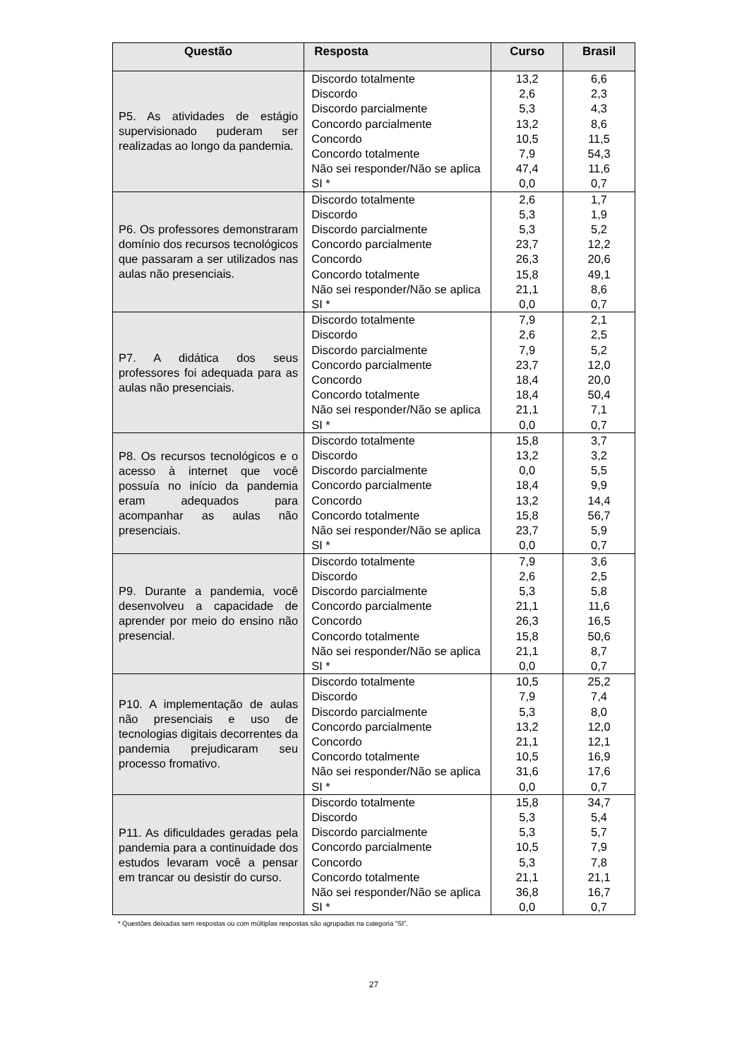| Questão | Resposta | Curso | Brasil |
| --- | --- | --- | --- |
| P5. As atividades de estágio supervisionado puderam ser realizadas ao longo da pandemia. | Discordo totalmente | 13,2 | 6,6 |
| | Discordo | 2,6 | 2,3 |
| | Discordo parcialmente | 5,3 | 4,3 |
| | Concordo parcialmente | 13,2 | 8,6 |
| | Concordo | 10,5 | 11,5 |
| | Concordo totalmente | 7,9 | 54,3 |
| | Não sei responder/Não se aplica | 47,4 | 11,6 |
| | SI * | 0,0 | 0,7 |
| P6. Os professores demonstraram domínio dos recursos tecnológicos que passaram a ser utilizados nas aulas não presenciais. | Discordo totalmente | 2,6 | 1,7 |
| | Discordo | 5,3 | 1,9 |
| | Discordo parcialmente | 5,3 | 5,2 |
| | Concordo parcialmente | 23,7 | 12,2 |
| | Concordo | 26,3 | 20,6 |
| | Concordo totalmente | 15,8 | 49,1 |
| | Não sei responder/Não se aplica | 21,1 | 8,6 |
| | SI * | 0,0 | 0,7 |
| P7. A didática dos seus professores foi adequada para as aulas não presenciais. | Discordo totalmente | 7,9 | 2,1 |
| | Discordo | 2,6 | 2,5 |
| | Discordo parcialmente | 7,9 | 5,2 |
| | Concordo parcialmente | 23,7 | 12,0 |
| | Concordo | 18,4 | 20,0 |
| | Concordo totalmente | 18,4 | 50,4 |
| | Não sei responder/Não se aplica | 21,1 | 7,1 |
| | SI * | 0,0 | 0,7 |
| P8. Os recursos tecnológicos e o acesso à internet que você possuía no início da pandemia eram adequados para acompanhar as aulas não presenciais. | Discordo totalmente | 15,8 | 3,7 |
| | Discordo | 13,2 | 3,2 |
| | Discordo parcialmente | 0,0 | 5,5 |
| | Concordo parcialmente | 18,4 | 9,9 |
| | Concordo | 13,2 | 14,4 |
| | Concordo totalmente | 15,8 | 56,7 |
| | Não sei responder/Não se aplica | 23,7 | 5,9 |
| | SI * | 0,0 | 0,7 |
| P9. Durante a pandemia, você desenvolveu a capacidade de aprender por meio do ensino não presencial. | Discordo totalmente | 7,9 | 3,6 |
| | Discordo | 2,6 | 2,5 |
| | Discordo parcialmente | 5,3 | 5,8 |
| | Concordo parcialmente | 21,1 | 11,6 |
| | Concordo | 26,3 | 16,5 |
| | Concordo totalmente | 15,8 | 50,6 |
| | Não sei responder/Não se aplica | 21,1 | 8,7 |
| | SI * | 0,0 | 0,7 |
| P10. A implementação de aulas não presenciais e uso de tecnologias digitais decorrentes da pandemia prejudicaram seu processo fromativo. | Discordo totalmente | 10,5 | 25,2 |
| | Discordo | 7,9 | 7,4 |
| | Discordo parcialmente | 5,3 | 8,0 |
| | Concordo parcialmente | 13,2 | 12,0 |
| | Concordo | 21,1 | 12,1 |
| | Concordo totalmente | 10,5 | 16,9 |
| | Não sei responder/Não se aplica | 31,6 | 17,6 |
| | SI * | 0,0 | 0,7 |
| P11. As dificuldades geradas pela pandemia para a continuidade dos estudos levaram você a pensar em trancar ou desistir do curso. | Discordo totalmente | 15,8 | 34,7 |
| | Discordo | 5,3 | 5,4 |
| | Discordo parcialmente | 5,3 | 5,7 |
| | Concordo parcialmente | 10,5 | 7,9 |
| | Concordo | 5,3 | 7,8 |
| | Concordo totalmente | 21,1 | 21,1 |
| | Não sei responder/Não se aplica | 36,8 | 16,7 |
| | SI * | 0,0 | 0,7 |
* Questões deixadas sem respostas ou com múltiplas respostas são agrupadas na categoria ”SI”.
27